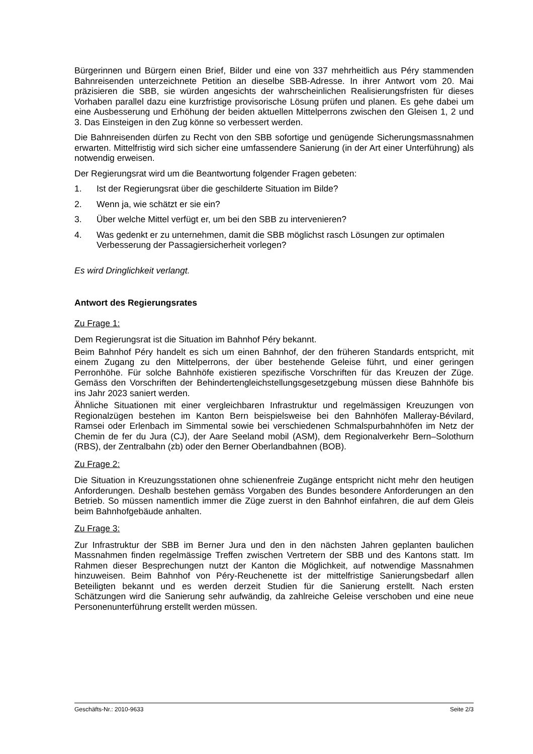Bürgerinnen und Bürgern einen Brief, Bilder und eine von 337 mehrheitlich aus Péry stammenden Bahnreisenden unterzeichnete Petition an dieselbe SBB-Adresse. In ihrer Antwort vom 20. Mai präzisieren die SBB, sie würden angesichts der wahrscheinlichen Realisierungsfristen für dieses Vorhaben parallel dazu eine kurzfristige provisorische Lösung prüfen und planen. Es gehe dabei um eine Ausbesserung und Erhöhung der beiden aktuellen Mittelperrons zwischen den Gleisen 1, 2 und 3. Das Einsteigen in den Zug könne so verbessert werden.
Die Bahnreisenden dürfen zu Recht von den SBB sofortige und genügende Sicherungsmassnahmen erwarten. Mittelfristig wird sich sicher eine umfassendere Sanierung (in der Art einer Unterführung) als notwendig erweisen.
Der Regierungsrat wird um die Beantwortung folgender Fragen gebeten:
1. Ist der Regierungsrat über die geschilderte Situation im Bilde?
2. Wenn ja, wie schätzt er sie ein?
3. Über welche Mittel verfügt er, um bei den SBB zu intervenieren?
4. Was gedenkt er zu unternehmen, damit die SBB möglichst rasch Lösungen zur optimalen Verbesserung der Passagiersicherheit vorlegen?
Es wird Dringlichkeit verlangt.
Antwort des Regierungsrates
Zu Frage 1:
Dem Regierungsrat ist die Situation im Bahnhof Péry bekannt.
Beim Bahnhof Péry handelt es sich um einen Bahnhof, der den früheren Standards entspricht, mit einem Zugang zu den Mittelperrons, der über bestehende Geleise führt, und einer geringen Perronhöhe. Für solche Bahnhöfe existieren spezifische Vorschriften für das Kreuzen der Züge. Gemäss den Vorschriften der Behindertengleichstellungsgesetzgebung müssen diese Bahnhöfe bis ins Jahr 2023 saniert werden.
Ähnliche Situationen mit einer vergleichbaren Infrastruktur und regelmässigen Kreuzungen von Regionalzügen bestehen im Kanton Bern beispielsweise bei den Bahnhöfen Malleray-Bévilard, Ramsei oder Erlenbach im Simmental sowie bei verschiedenen Schmalspurbahnhöfen im Netz der Chemin de fer du Jura (CJ), der Aare Seeland mobil (ASM), dem Regionalverkehr Bern–Solothurn (RBS), der Zentralbahn (zb) oder den Berner Oberlandbahnen (BOB).
Zu Frage 2:
Die Situation in Kreuzungsstationen ohne schienenfreie Zugänge entspricht nicht mehr den heutigen Anforderungen. Deshalb bestehen gemäss Vorgaben des Bundes besondere Anforderungen an den Betrieb. So müssen namentlich immer die Züge zuerst in den Bahnhof einfahren, die auf dem Gleis beim Bahnhofgebäude anhalten.
Zu Frage 3:
Zur Infrastruktur der SBB im Berner Jura und den in den nächsten Jahren geplanten baulichen Massnahmen finden regelmässige Treffen zwischen Vertretern der SBB und des Kantons statt. Im Rahmen dieser Besprechungen nutzt der Kanton die Möglichkeit, auf notwendige Massnahmen hinzuweisen. Beim Bahnhof von Péry-Reuchenette ist der mittelfristige Sanierungsbedarf allen Beteiligten bekannt und es werden derzeit Studien für die Sanierung erstellt. Nach ersten Schätzungen wird die Sanierung sehr aufwändig, da zahlreiche Geleise verschoben und eine neue Personenunterführung erstellt werden müssen.
Geschäfts-Nr.: 2010-9633 Seite 2/3